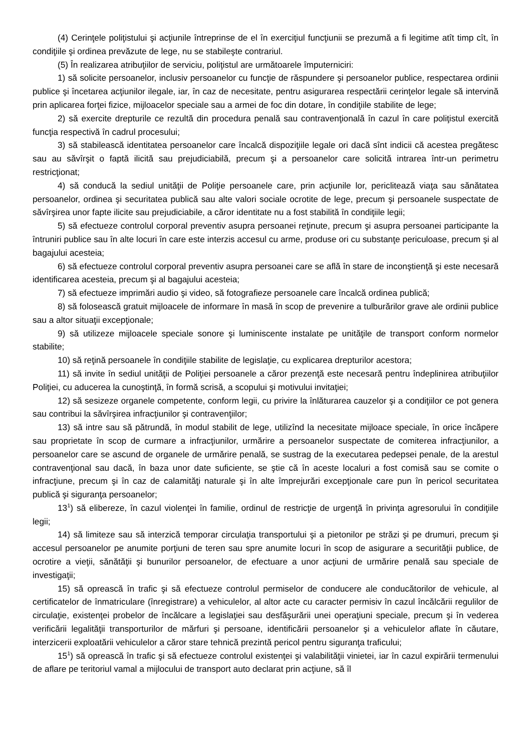(4) Cerinţele poliţistului şi acţiunile întreprinse de el în exerciţiul funcţiunii se prezumă a fi legitime atît timp cît, în condiţiile şi ordinea prevăzute de lege, nu se stabileşte contrariul.
(5) În realizarea atribuţiilor de serviciu, poliţistul are următoarele împuterniciri:
1) să solicite persoanelor, inclusiv persoanelor cu funcţie de răspundere şi persoanelor publice, respectarea ordinii publice şi încetarea acţiunilor ilegale, iar, în caz de necesitate, pentru asigurarea respectării cerinţelor legale să intervină prin aplicarea forţei fizice, mijloacelor speciale sau a armei de foc din dotare, în condiţiile stabilite de lege;
2) să exercite drepturile ce rezultă din procedura penală sau contravenţională în cazul în care poliţistul exercită funcţia respectivă în cadrul procesului;
3) să stabilească identitatea persoanelor care încalcă dispoziţiile legale ori dacă sînt indicii că acestea pregătesc sau au săvîrşit o faptă ilicită sau prejudiciabilă, precum şi a persoanelor care solicită intrarea într-un perimetru restricţionat;
4) să conducă la sediul unităţii de Poliţie persoanele care, prin acţiunile lor, periclitează viaţa sau sănătatea persoanelor, ordinea şi securitatea publică sau alte valori sociale ocrotite de lege, precum şi persoanele suspectate de săvîrşirea unor fapte ilicite sau prejudiciabile, a căror identitate nu a fost stabilită în condiţiile legii;
5) să efectueze controlul corporal preventiv asupra persoanei reţinute, precum şi asupra persoanei participante la întruniri publice sau în alte locuri în care este interzis accesul cu arme, produse ori cu substanţe periculoase, precum şi al bagajului acesteia;
6) să efectueze controlul corporal preventiv asupra persoanei care se află în stare de inconştienţă şi este necesară identificarea acesteia, precum şi al bagajului acesteia;
7) să efectueze imprimări audio şi video, să fotografieze persoanele care încalcă ordinea publică;
8) să folosească gratuit mijloacele de informare în masă în scop de prevenire a tulburărilor grave ale ordinii publice sau a altor situaţii excepţionale;
9) să utilizeze mijloacele speciale sonore şi luminiscente instalate pe unităţile de transport conform normelor stabilite;
10) să reţină persoanele în condiţiile stabilite de legislaţie, cu explicarea drepturilor acestora;
11) să invite în sediul unităţii de Poliţiei persoanele a căror prezenţă este necesară pentru îndeplinirea atribuţiilor Poliţiei, cu aducerea la cunoştinţă, în formă scrisă, a scopului şi motivului invitaţiei;
12) să sesizeze organele competente, conform legii, cu privire la înlăturarea cauzelor şi a condiţiilor ce pot genera sau contribui la săvîrşirea infracţiunilor şi contravenţiilor;
13) să intre sau să pătrundă, în modul stabilit de lege, utilizînd la necesitate mijloace speciale, în orice încăpere sau proprietate în scop de curmare a infracţiunilor, urmărire a persoanelor suspectate de comiterea infracţiunilor, a persoanelor care se ascund de organele de urmărire penală, se sustrag de la executarea pedepsei penale, de la arestul contravenţional sau dacă, în baza unor date suficiente, se ştie că în aceste localuri a fost comisă sau se comite o infracţiune, precum şi în caz de calamităţi naturale şi în alte împrejurări excepţionale care pun în pericol securitatea publică şi siguranţa persoanelor;
13<sup>1</sup>) să elibereze, în cazul violenţei în familie, ordinul de restricţie de urgenţă în privinţa agresorului în condiţiile legii;
14) să limiteze sau să interzică temporar circulaţia transportului şi a pietonilor pe străzi şi pe drumuri, precum şi accesul persoanelor pe anumite porţiuni de teren sau spre anumite locuri în scop de asigurare a securităţii publice, de ocrotire a vieţii, sănătăţii şi bunurilor persoanelor, de efectuare a unor acţiuni de urmărire penală sau speciale de investigaţii;
15) să oprească în trafic şi să efectueze controlul permiselor de conducere ale conducătorilor de vehicule, al certificatelor de înmatriculare (înregistrare) a vehiculelor, al altor acte cu caracter permisiv în cazul încălcării regulilor de circulaţie, existenţei probelor de încălcare a legislaţiei sau desfăşurării unei operaţiuni speciale, precum şi în vederea verificării legalităţii transporturilor de mărfuri şi persoane, identificării persoanelor şi a vehiculelor aflate în căutare, interzicerii exploatării vehiculelor a căror stare tehnică prezintă pericol pentru siguranţa traficului;
15<sup>1</sup>) să oprească în trafic şi să efectueze controlul existenţei şi valabilităţii vinietei, iar în cazul expirării termenului de aflare pe teritoriul vamal a mijlocului de transport auto declarat prin acţiune, să îl